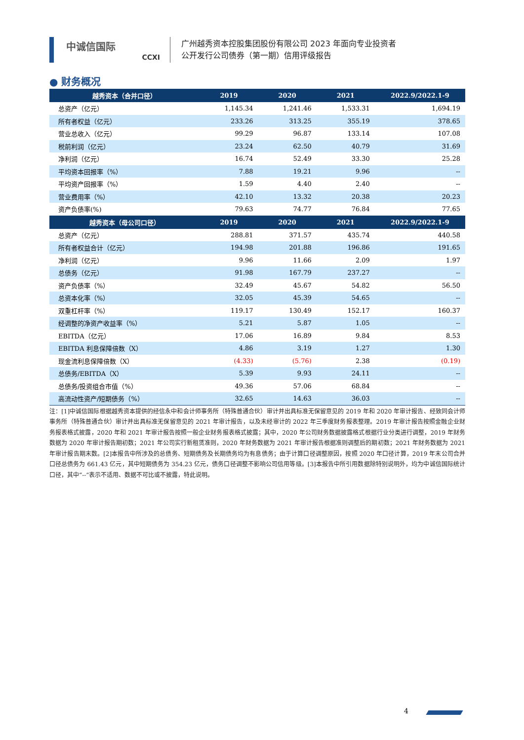中诚信国际
CCXI
广州越秀资本控股集团股份有限公司 2023 年面向专业投资者
公开发行公司债券（第一期）信用评级报告
● 财务概况
| 越秀资本（合并口径） | 2019 | 2020 | 2021 | 2022.9/2022.1-9 |
| --- | --- | --- | --- | --- |
| 总资产（亿元） | 1,145.34 | 1,241.46 | 1,533.31 | 1,694.19 |
| 所有者权益（亿元） | 233.26 | 313.25 | 355.19 | 378.65 |
| 营业总收入（亿元） | 99.29 | 96.87 | 133.14 | 107.08 |
| 税前利润（亿元） | 23.24 | 62.50 | 40.79 | 31.69 |
| 净利润（亿元） | 16.74 | 52.49 | 33.30 | 25.28 |
| 平均资本回报率（%） | 7.88 | 19.21 | 9.96 | -- |
| 平均资产回报率（%） | 1.59 | 4.40 | 2.40 | -- |
| 营业费用率（%） | 42.10 | 13.32 | 20.38 | 20.23 |
| 资产负债率(%) | 79.63 | 74.77 | 76.84 | 77.65 |
| 越秀资本（母公司口径） | 2019 | 2020 | 2021 | 2022.9/2022.1-9 |
| 总资产（亿元） | 288.81 | 371.57 | 435.74 | 440.58 |
| 所有者权益合计（亿元） | 194.98 | 201.88 | 196.86 | 191.65 |
| 净利润（亿元） | 9.96 | 11.66 | 2.09 | 1.97 |
| 总债务（亿元） | 91.98 | 167.79 | 237.27 | -- |
| 资产负债率（%） | 32.49 | 45.67 | 54.82 | 56.50 |
| 总资本化率（%） | 32.05 | 45.39 | 54.65 | -- |
| 双重杠杆率（%） | 119.17 | 130.49 | 152.17 | 160.37 |
| 经调整的净资产收益率（%） | 5.21 | 5.87 | 1.05 | -- |
| EBITDA（亿元） | 17.06 | 16.89 | 9.84 | 8.53 |
| EBITDA 利息保障倍数（X） | 4.86 | 3.19 | 1.27 | 1.30 |
| 现金流利息保障倍数（X） | (4.33) | (5.76) | 2.38 | (0.19) |
| 总债务/EBITDA（X） | 5.39 | 9.93 | 24.11 | -- |
| 总债务/投资组合市值（%） | 49.36 | 57.06 | 68.84 | -- |
| 高流动性资产/短期债务（%） | 32.65 | 14.63 | 36.03 | -- |
注：[1]中诚信国际根据越秀资本提供的经信永中和会计师事务所（特殊普通合伙）审计并出具标准无保留意见的 2019 年和 2020 年审计报告、经致同会计师事务所（特殊普通合伙）审计并出具标准无保留意见的 2021 年审计报告，以及未经审计的 2022 年三季度财务报表整理。2019 年审计报告按照金融企业财务报表格式披露，2020 年和 2021 年审计报告按照一般企业财务报表格式披露；其中，2020 年公司财务数据披露格式根据行业分类进行调整，2019 年财务数据为 2020 年审计报告期初数；2021 年公司实行新租赁准则，2020 年财务数据为 2021 年审计报告根据准则调整后的期初数；2021 年财务数据为 2021 年审计报告期末数。[2]本报告中所涉及的总债务、短期债务及长期债务均为有息债务；由于计算口径调整原因，按照 2020 年口径计算，2019 年末公司合并口径总债务为 661.43 亿元，其中短期债务为 354.23 亿元，债务口径调整不影响公司信用等级。[3]本报告中所引用数据除特别说明外，均为中诚信国际统计口径，其中“--”表示不适用、数据不可比或不披露，特此说明。
4